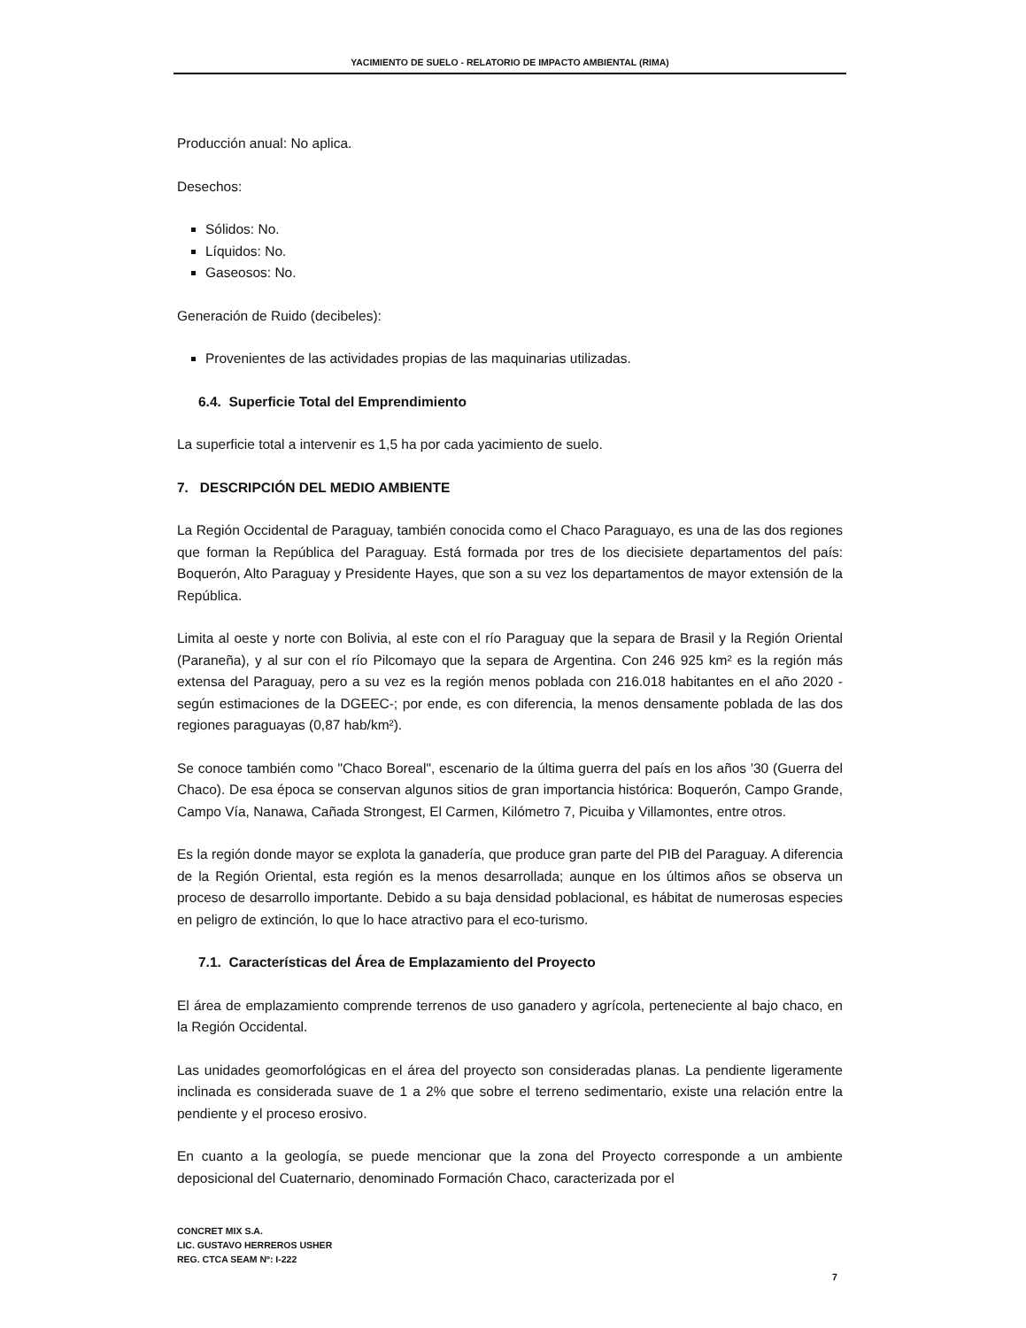YACIMIENTO DE SUELO - RELATORIO DE IMPACTO AMBIENTAL (RIMA)
Producción anual: No aplica.
Desechos:
Sólidos: No.
Líquidos: No.
Gaseosos: No.
Generación de Ruido (decibeles):
Provenientes de las actividades propias de las maquinarias utilizadas.
6.4. Superficie Total del Emprendimiento
La superficie total a intervenir es 1,5 ha por cada yacimiento de suelo.
7. DESCRIPCIÓN DEL MEDIO AMBIENTE
La Región Occidental de Paraguay, también conocida como el Chaco Paraguayo, es una de las dos regiones que forman la República del Paraguay. Está formada por tres de los diecisiete departamentos del país: Boquerón, Alto Paraguay y Presidente Hayes, que son a su vez los departamentos de mayor extensión de la República.
Limita al oeste y norte con Bolivia, al este con el río Paraguay que la separa de Brasil y la Región Oriental (Paraneña), y al sur con el río Pilcomayo que la separa de Argentina. Con 246 925 km² es la región más extensa del Paraguay, pero a su vez es la región menos poblada con 216.018 habitantes en el año 2020 -según estimaciones de la DGEEC-; por ende, es con diferencia, la menos densamente poblada de las dos regiones paraguayas (0,87 hab/km²).
Se conoce también como "Chaco Boreal", escenario de la última guerra del país en los años '30 (Guerra del Chaco). De esa época se conservan algunos sitios de gran importancia histórica: Boquerón, Campo Grande, Campo Vía, Nanawa, Cañada Strongest, El Carmen, Kilómetro 7, Picuiba y Villamontes, entre otros.
Es la región donde mayor se explota la ganadería, que produce gran parte del PIB del Paraguay. A diferencia de la Región Oriental, esta región es la menos desarrollada; aunque en los últimos años se observa un proceso de desarrollo importante. Debido a su baja densidad poblacional, es hábitat de numerosas especies en peligro de extinción, lo que lo hace atractivo para el eco-turismo.
7.1. Características del Área de Emplazamiento del Proyecto
El área de emplazamiento comprende terrenos de uso ganadero y agrícola, perteneciente al bajo chaco, en la Región Occidental.
Las unidades geomorfológicas en el área del proyecto son consideradas planas. La pendiente ligeramente inclinada es considerada suave de 1 a 2% que sobre el terreno sedimentario, existe una relación entre la pendiente y el proceso erosivo.
En cuanto a la geología, se puede mencionar que la zona del Proyecto corresponde a un ambiente deposicional del Cuaternario, denominado Formación Chaco, caracterizada por el
CONCRET MIX S.A.
LIC. GUSTAVO HERREROS USHER
REG. CTCA SEAM Nº: I-222
7